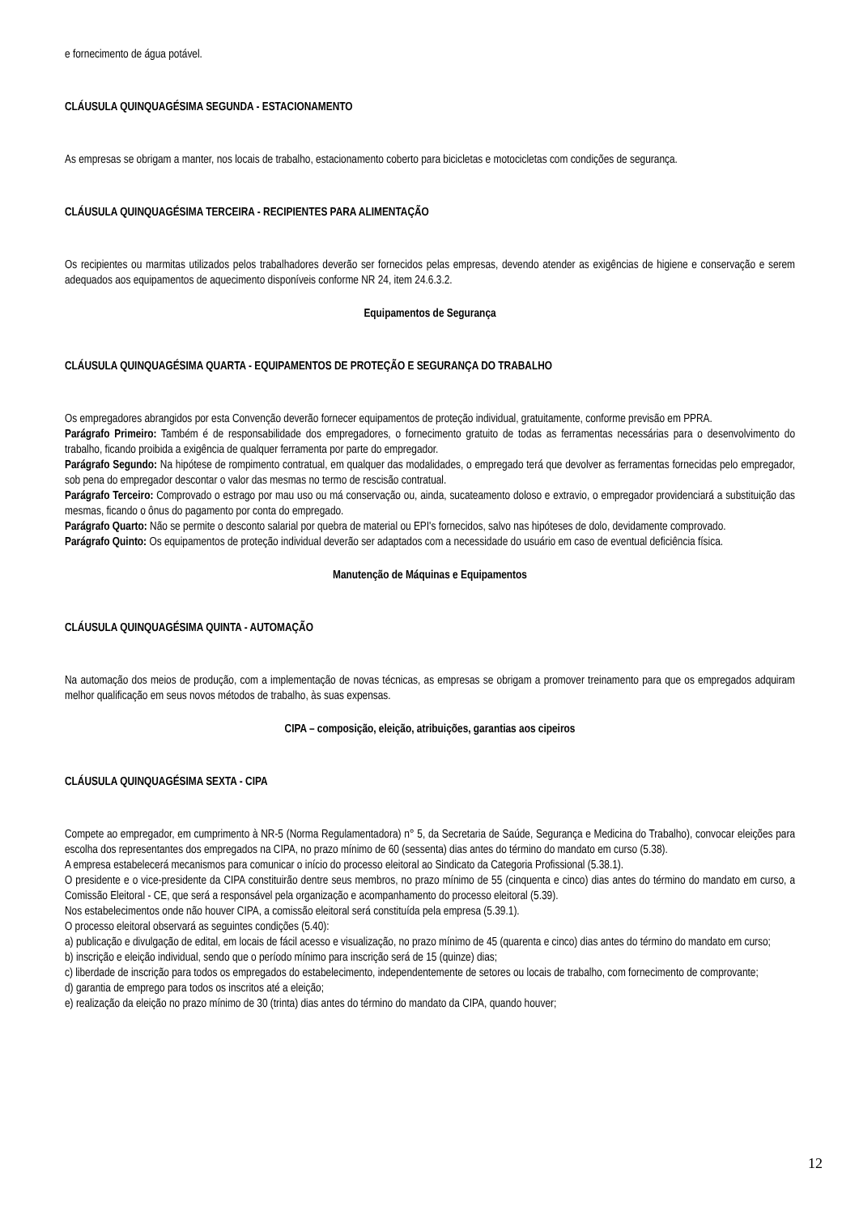e fornecimento de água potável.
CLÁUSULA QUINQUAGÉSIMA SEGUNDA - ESTACIONAMENTO
As empresas se obrigam a manter, nos locais de trabalho, estacionamento coberto para bicicletas e motocicletas com condições de segurança.
CLÁUSULA QUINQUAGÉSIMA TERCEIRA - RECIPIENTES PARA ALIMENTAÇÃO
Os recipientes ou marmitas utilizados pelos trabalhadores deverão ser fornecidos pelas empresas, devendo atender as exigências de higiene e conservação e serem adequados aos equipamentos de aquecimento disponíveis conforme NR 24, item 24.6.3.2.
Equipamentos de Segurança
CLÁUSULA QUINQUAGÉSIMA QUARTA - EQUIPAMENTOS DE PROTEÇÃO E SEGURANÇA DO TRABALHO
Os empregadores abrangidos por esta Convenção deverão fornecer equipamentos de proteção individual, gratuitamente, conforme previsão em PPRA.
Parágrafo Primeiro: Também é de responsabilidade dos empregadores, o fornecimento gratuito de todas as ferramentas necessárias para o desenvolvimento do trabalho, ficando proibida a exigência de qualquer ferramenta por parte do empregador.
Parágrafo Segundo: Na hipótese de rompimento contratual, em qualquer das modalidades, o empregado terá que devolver as ferramentas fornecidas pelo empregador, sob pena do empregador descontar o valor das mesmas no termo de rescisão contratual.
Parágrafo Terceiro: Comprovado o estrago por mau uso ou má conservação ou, ainda, sucateamento doloso e extravio, o empregador providenciará a substituição das mesmas, ficando o ônus do pagamento por conta do empregado.
Parágrafo Quarto: Não se permite o desconto salarial por quebra de material ou EPI's fornecidos, salvo nas hipóteses de dolo, devidamente comprovado.
Parágrafo Quinto: Os equipamentos de proteção individual deverão ser adaptados com a necessidade do usuário em caso de eventual deficiência física.
Manutenção de Máquinas e Equipamentos
CLÁUSULA QUINQUAGÉSIMA QUINTA - AUTOMAÇÃO
Na automação dos meios de produção, com a implementação de novas técnicas, as empresas se obrigam a promover treinamento para que os empregados adquiram melhor qualificação em seus novos métodos de trabalho, às suas expensas.
CIPA – composição, eleição, atribuições, garantias aos cipeiros
CLÁUSULA QUINQUAGÉSIMA SEXTA - CIPA
Compete ao empregador, em cumprimento à NR-5 (Norma Regulamentadora) n° 5, da Secretaria de Saúde, Segurança e Medicina do Trabalho), convocar eleições para escolha dos representantes dos empregados na CIPA, no prazo mínimo de 60 (sessenta) dias antes do término do mandato em curso (5.38).
A empresa estabelecerá mecanismos para comunicar o início do processo eleitoral ao Sindicato da Categoria Profissional (5.38.1).
O presidente e o vice-presidente da CIPA constituirão dentre seus membros, no prazo mínimo de 55 (cinquenta e cinco) dias antes do término do mandato em curso, a Comissão Eleitoral - CE, que será a responsável pela organização e acompanhamento do processo eleitoral (5.39).
Nos estabelecimentos onde não houver CIPA, a comissão eleitoral será constituída pela empresa (5.39.1).
O processo eleitoral observará as seguintes condições (5.40):
a) publicação e divulgação de edital, em locais de fácil acesso e visualização, no prazo mínimo de 45 (quarenta e cinco) dias antes do término do mandato em curso;
b) inscrição e eleição individual, sendo que o período mínimo para inscrição será de 15 (quinze) dias;
c) liberdade de inscrição para todos os empregados do estabelecimento, independentemente de setores ou locais de trabalho, com fornecimento de comprovante;
d) garantia de emprego para todos os inscritos até a eleição;
e) realização da eleição no prazo mínimo de 30 (trinta) dias antes do término do mandato da CIPA, quando houver;
12